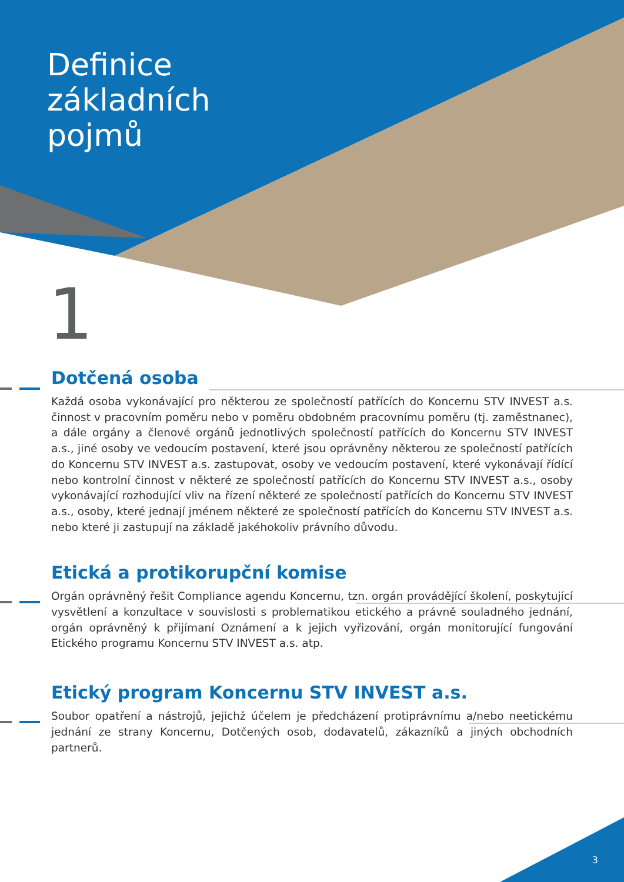Definice
základních
pojmů
1
Dotčená osoba
Každá osoba vykonávající pro některou ze společností patřících do Koncernu STV INVEST a.s. činnost v pracovním poměru nebo v poměru obdobném pracovnímu poměru (tj. zaměstnanec), a dále orgány a členové orgánů jednotlivých společností patřících do Koncernu STV INVEST a.s., jiné osoby ve vedoucím postavení, které jsou oprávněny některou ze společností patřících do Koncernu STV INVEST a.s. zastupovat, osoby ve vedoucím postavení, které vykonávají řídící nebo kontrolní činnost v některé ze společností patřících do Koncernu STV INVEST a.s., osoby vykonávající rozhodující vliv na řízení některé ze společností patřících do Koncernu STV INVEST a.s., osoby, které jednají jménem některé ze společností patřících do Koncernu STV INVEST a.s. nebo které ji zastupují na základě jakéhokoliv právního důvodu.
Etická a protikorupční komise
Orgán oprávněný řešit Compliance agendu Koncernu, tzn. orgán provádějící školení, poskytující vysvětlení a konzultace v souvislosti s problematikou etického a právně souladného jednání, orgán oprávněný k přijímaní Oznámení a k jejich vyřizování, orgán monitorující fungování Etického programu Koncernu STV INVEST a.s. atp.
Etický program Koncernu STV INVEST a.s.
Soubor opatření a nástrojů, jejichž účelem je předcházení protiprávnímu a/nebo neetickému jednání ze strany Koncernu, Dotčených osob, dodavatelů, zákazníků a jiných obchodních partnerů.
3